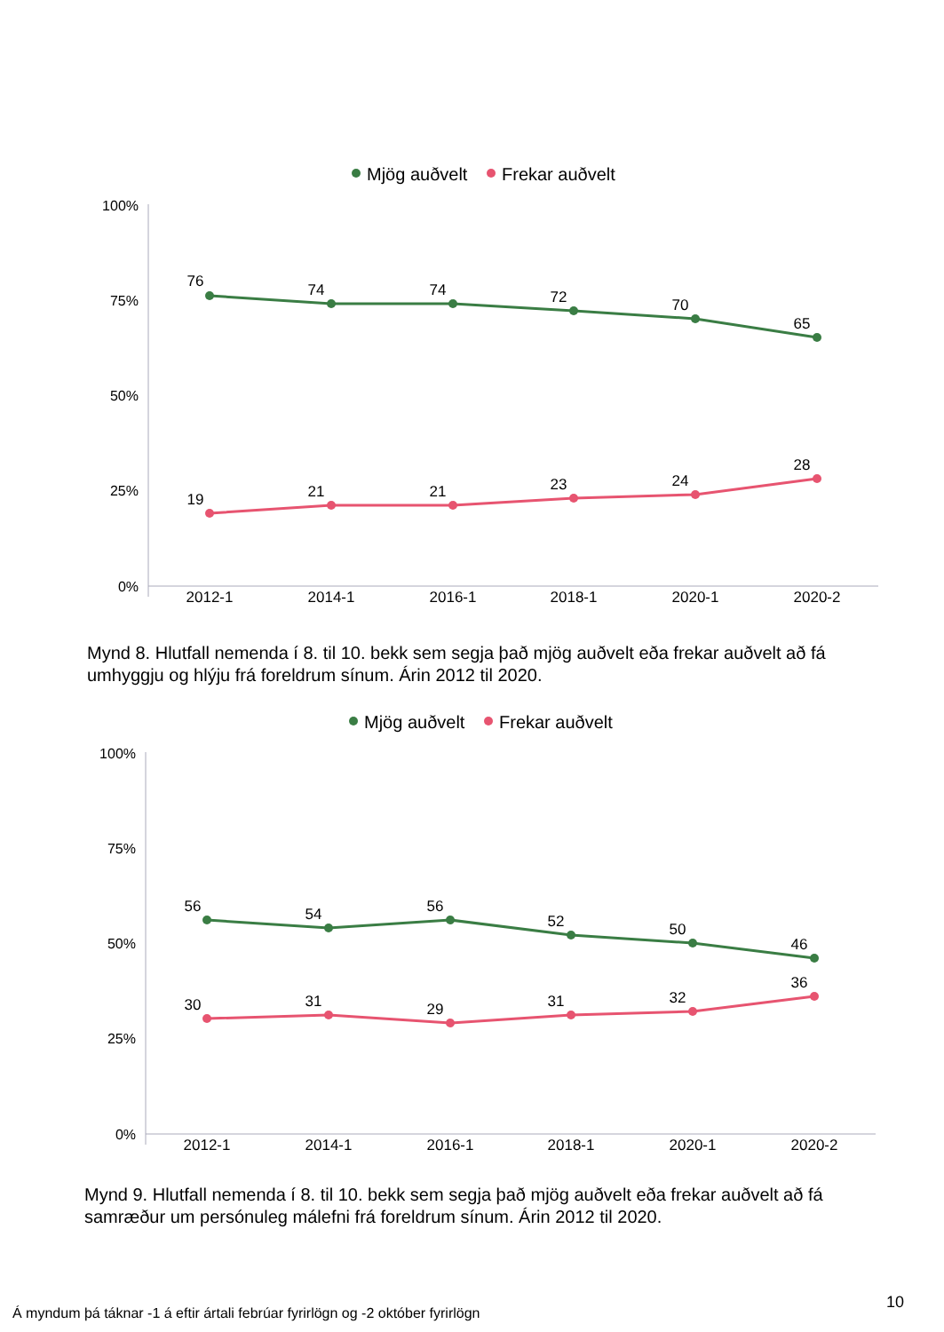Mjög auðvelt
Frekar auðvelt
100%
75%
50%
25%
0%
2012-1
2014-1
2016-1
2018-1
2020-1
2020-2
76
74
74
72
70
65
19
21
21
23
24
28
Mynd 8. Hlutfall nemenda í 8. til 10. bekk sem segja það mjög auðvelt eða frekar auðvelt að fá umhyggju og hlýju frá foreldrum sínum. Árin 2012 til 2020.
Mjög auðvelt
Frekar auðvelt
100%
75%
50%
25%
0%
2012-1
2014-1
2016-1
2018-1
2020-1
2020-2
56
54
56
52
50
46
30
31
29
31
32
36
Mynd 9. Hlutfall nemenda í 8. til 10. bekk sem segja það mjög auðvelt eða frekar auðvelt að fá samræður um persónuleg málefni frá foreldrum sínum. Árin 2012 til 2020.
10
Á myndum þá táknar -1 á eftir ártali febrúar fyrirlögn og -2 október fyrirlögn